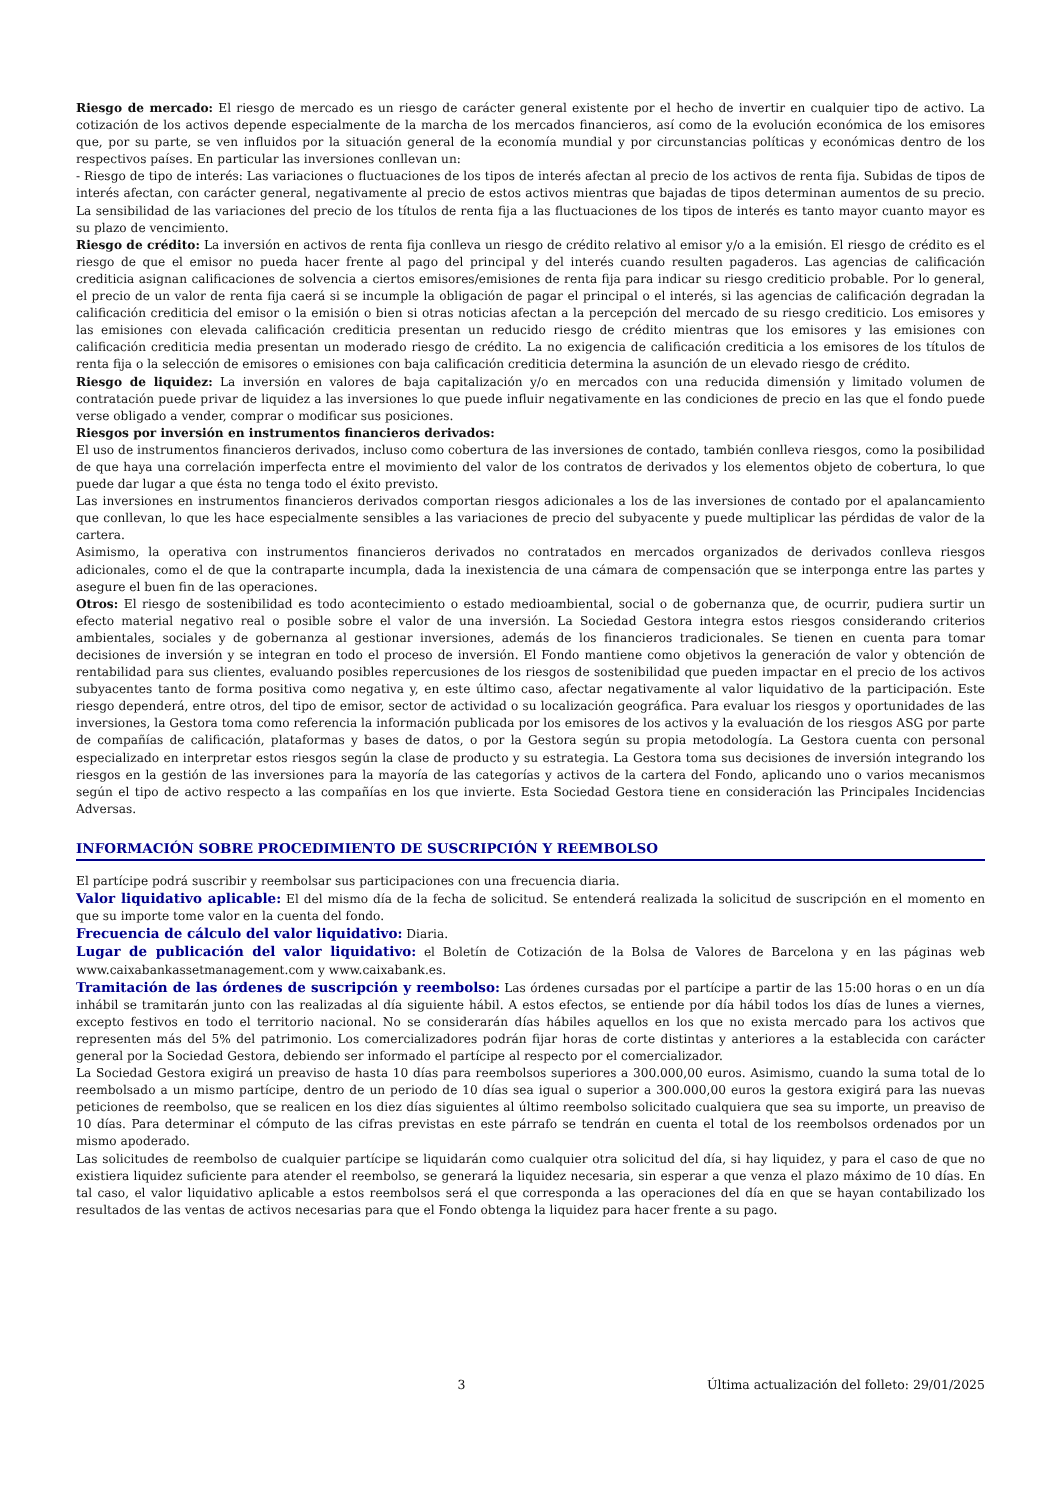Riesgo de mercado: El riesgo de mercado es un riesgo de carácter general existente por el hecho de invertir en cualquier tipo de activo. La cotización de los activos depende especialmente de la marcha de los mercados financieros, así como de la evolución económica de los emisores que, por su parte, se ven influidos por la situación general de la economía mundial y por circunstancias políticas y económicas dentro de los respectivos países. En particular las inversiones conllevan un:
- Riesgo de tipo de interés: Las variaciones o fluctuaciones de los tipos de interés afectan al precio de los activos de renta fija. Subidas de tipos de interés afectan, con carácter general, negativamente al precio de estos activos mientras que bajadas de tipos determinan aumentos de su precio. La sensibilidad de las variaciones del precio de los títulos de renta fija a las fluctuaciones de los tipos de interés es tanto mayor cuanto mayor es su plazo de vencimiento.
Riesgo de crédito: La inversión en activos de renta fija conlleva un riesgo de crédito relativo al emisor y/o a la emisión. El riesgo de crédito es el riesgo de que el emisor no pueda hacer frente al pago del principal y del interés cuando resulten pagaderos. Las agencias de calificación crediticia asignan calificaciones de solvencia a ciertos emisores/emisiones de renta fija para indicar su riesgo crediticio probable. Por lo general, el precio de un valor de renta fija caerá si se incumple la obligación de pagar el principal o el interés, si las agencias de calificación degradan la calificación crediticia del emisor o la emisión o bien si otras noticias afectan a la percepción del mercado de su riesgo crediticio. Los emisores y las emisiones con elevada calificación crediticia presentan un reducido riesgo de crédito mientras que los emisores y las emisiones con calificación crediticia media presentan un moderado riesgo de crédito. La no exigencia de calificación crediticia a los emisores de los títulos de renta fija o la selección de emisores o emisiones con baja calificación crediticia determina la asunción de un elevado riesgo de crédito.
Riesgo de liquidez: La inversión en valores de baja capitalización y/o en mercados con una reducida dimensión y limitado volumen de contratación puede privar de liquidez a las inversiones lo que puede influir negativamente en las condiciones de precio en las que el fondo puede verse obligado a vender, comprar o modificar sus posiciones.
Riesgos por inversión en instrumentos financieros derivados:
El uso de instrumentos financieros derivados, incluso como cobertura de las inversiones de contado, también conlleva riesgos, como la posibilidad de que haya una correlación imperfecta entre el movimiento del valor de los contratos de derivados y los elementos objeto de cobertura, lo que puede dar lugar a que ésta no tenga todo el éxito previsto.
Las inversiones en instrumentos financieros derivados comportan riesgos adicionales a los de las inversiones de contado por el apalancamiento que conllevan, lo que les hace especialmente sensibles a las variaciones de precio del subyacente y puede multiplicar las pérdidas de valor de la cartera.
Asimismo, la operativa con instrumentos financieros derivados no contratados en mercados organizados de derivados conlleva riesgos adicionales, como el de que la contraparte incumpla, dada la inexistencia de una cámara de compensación que se interponga entre las partes y asegure el buen fin de las operaciones.
Otros: El riesgo de sostenibilidad es todo acontecimiento o estado medioambiental, social o de gobernanza que, de ocurrir, pudiera surtir un efecto material negativo real o posible sobre el valor de una inversión. La Sociedad Gestora integra estos riesgos considerando criterios ambientales, sociales y de gobernanza al gestionar inversiones, además de los financieros tradicionales. Se tienen en cuenta para tomar decisiones de inversión y se integran en todo el proceso de inversión. El Fondo mantiene como objetivos la generación de valor y obtención de rentabilidad para sus clientes, evaluando posibles repercusiones de los riesgos de sostenibilidad que pueden impactar en el precio de los activos subyacentes tanto de forma positiva como negativa y, en este último caso, afectar negativamente al valor liquidativo de la participación. Este riesgo dependerá, entre otros, del tipo de emisor, sector de actividad o su localización geográfica. Para evaluar los riesgos y oportunidades de las inversiones, la Gestora toma como referencia la información publicada por los emisores de los activos y la evaluación de los riesgos ASG por parte de compañías de calificación, plataformas y bases de datos, o por la Gestora según su propia metodología. La Gestora cuenta con personal especializado en interpretar estos riesgos según la clase de producto y su estrategia. La Gestora toma sus decisiones de inversión integrando los riesgos en la gestión de las inversiones para la mayoría de las categorías y activos de la cartera del Fondo, aplicando uno o varios mecanismos según el tipo de activo respecto a las compañías en los que invierte. Esta Sociedad Gestora tiene en consideración las Principales Incidencias Adversas.
INFORMACIÓN SOBRE PROCEDIMIENTO DE SUSCRIPCIÓN Y REEMBOLSO
El partícipe podrá suscribir y reembolsar sus participaciones con una frecuencia diaria.
Valor liquidativo aplicable: El del mismo día de la fecha de solicitud. Se entenderá realizada la solicitud de suscripción en el momento en que su importe tome valor en la cuenta del fondo.
Frecuencia de cálculo del valor liquidativo: Diaria.
Lugar de publicación del valor liquidativo: el Boletín de Cotización de la Bolsa de Valores de Barcelona y en las páginas web www.caixabankassetmanagement.com y www.caixabank.es.
Tramitación de las órdenes de suscripción y reembolso: Las órdenes cursadas por el partícipe a partir de las 15:00 horas o en un día inhábil se tramitarán junto con las realizadas al día siguiente hábil. A estos efectos, se entiende por día hábil todos los días de lunes a viernes, excepto festivos en todo el territorio nacional. No se considerarán días hábiles aquellos en los que no exista mercado para los activos que representen más del 5% del patrimonio. Los comercializadores podrán fijar horas de corte distintas y anteriores a la establecida con carácter general por la Sociedad Gestora, debiendo ser informado el partícipe al respecto por el comercializador.
La Sociedad Gestora exigirá un preaviso de hasta 10 días para reembolsos superiores a 300.000,00 euros. Asimismo, cuando la suma total de lo reembolsado a un mismo partícipe, dentro de un periodo de 10 días sea igual o superior a 300.000,00 euros la gestora exigirá para las nuevas peticiones de reembolso, que se realicen en los diez días siguientes al último reembolso solicitado cualquiera que sea su importe, un preaviso de 10 días. Para determinar el cómputo de las cifras previstas en este párrafo se tendrán en cuenta el total de los reembolsos ordenados por un mismo apoderado.
Las solicitudes de reembolso de cualquier partícipe se liquidarán como cualquier otra solicitud del día, si hay liquidez, y para el caso de que no existiera liquidez suficiente para atender el reembolso, se generará la liquidez necesaria, sin esperar a que venza el plazo máximo de 10 días. En tal caso, el valor liquidativo aplicable a estos reembolsos será el que corresponda a las operaciones del día en que se hayan contabilizado los resultados de las ventas de activos necesarias para que el Fondo obtenga la liquidez para hacer frente a su pago.
3 Última actualización del folleto: 29/01/2025